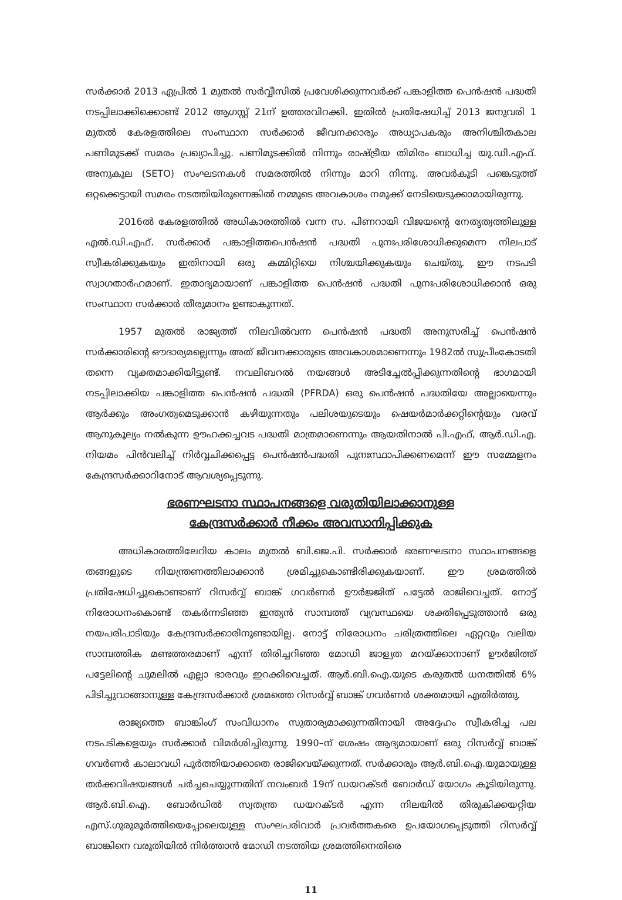സർക്കാർ 2013 ഏപ്രിൽ 1 മുതൽ സർവ്വീസിൽ പ്രവേശിക്കുന്നവർക്ക് പങ്കാളിത്ത പെൻഷൻ പദ്ധതി നടപ്പിലാക്കിക്കൊണ്ട് 2012 ആഗസ്റ്റ് 21ന് ഉത്തരവിറക്കി. ഇതിൽ പ്രതിഷേധിച്ച് 2013 ജനുവരി 1 മുതൽ കേരളത്തിലെ സംസ്ഥാന സർക്കാർ ജീവനക്കാരും അധ്യാപകരും അനിശ്ചിതകാല പണിമുടക്ക് സമരം പ്രഖ്യാപിച്ചു. പണിമുടക്കിൽ നിന്നും രാഷ്ട്രീയ തിമിരം ബാധിച്ച യു.ഡി.എഫ്. അനുകൂല (SETO) സംഘടനകൾ സമരത്തിൽ നിന്നും മാറി നിന്നു. അവർകൂടി പങ്കെടുത്ത് ഒറ്റക്കെട്ടായി സമരം നടത്തിയിരുന്നെങ്കിൽ നമ്മുടെ അവകാശം നമുക്ക് നേടിയെടുക്കാമായിരുന്നു.
2016ൽ കേരളത്തിൽ അധികാരത്തിൽ വന്ന സ. പിണറായി വിജയന്റെ നേതൃത്വത്തിലുള്ള എൽ.ഡി.എഫ്. സർക്കാർ പങ്കാളിത്തപെൻഷൻ പദ്ധതി പുനഃപരിശോധിക്കുമെന്ന നിലപാട് സ്വീകരിക്കുകയും ഇതിനായി ഒരു കമ്മിറ്റിയെ നിശ്ചയിക്കുകയും ചെയ്തു. ഈ നടപടി സ്വാഗതാർഹമാണ്. ഇതാദ്യമായാണ് പങ്കാളിത്ത പെൻഷൻ പദ്ധതി പുനഃപരിശോധിക്കാൻ ഒരു സംസ്ഥാന സർക്കാർ തീരുമാനം ഉണ്ടാകുന്നത്.
1957 മുതൽ രാജ്യത്ത് നിലവിൽവന്ന പെൻഷൻ പദ്ധതി അനുസരിച്ച് പെൻഷൻ സർക്കാരിന്റെ ഔദാര്യമല്ലെന്നും അത് ജീവനക്കാരുടെ അവകാശമാണെന്നും 1982ൽ സുപ്രീംകോടതി തന്നെ വ്യക്തമാക്കിയിട്ടുണ്ട്. നവലിബറൽ നയങ്ങൾ അടിച്ചേൽപ്പിക്കുന്നതിന്റെ ഭാഗമായി നടപ്പിലാക്കിയ പങ്കാളിത്ത പെൻഷൻ പദ്ധതി (PFRDA) ഒരു പെൻഷൻ പദ്ധതിയേ അല്ലായെന്നും ആർക്കും അംഗത്വമെടുക്കാൻ കഴിയുന്നതും പലിശയുടെയും ഷെയർമാർക്കറ്റിന്റെയും വരവ് ആനുകൂല്യം നൽകുന്ന ഊഹക്കച്ചവട പദ്ധതി മാത്രമാണെന്നും ആയതിനാൽ പി.എഫ്, ആർ.ഡി.എ. നിയമം പിൻവലിച്ച് നിർവ്വചിക്കപ്പെട്ട പെൻഷൻപദ്ധതി പുനഃസ്ഥാപിക്കണമെന്ന് ഈ സമ്മേളനം കേന്ദ്രസർക്കാറിനോട് ആവശ്യപ്പെടുന്നു.
ഭരണഘടനാ സ്ഥാപനങ്ങളെ വരുതിയിലാക്കാനുള്ള
കേന്ദ്രസർക്കാർ നീക്കം അവസാനിപ്പിക്കുക
അധികാരത്തിലേറിയ കാലം മുതൽ ബി.ജെ.പി. സർക്കാർ ഭരണഘടനാ സ്ഥാപനങ്ങളെ തങ്ങളുടെ നിയന്ത്രണത്തിലാക്കാൻ ശ്രമിച്ചുകൊണ്ടിരിക്കുകയാണ്. ഈ ശ്രമത്തിൽ പ്രതിഷേധിച്ചുകൊണ്ടാണ് റിസർവ്വ് ബാങ്ക് ഗവർണർ ഊർജ്ജിത് പട്ടേൽ രാജിവെച്ചത്. നോട്ട് നിരോധനംകൊണ്ട് തകർന്നടിഞ്ഞ ഇന്ത്യൻ സാമ്പത്ത് വ്യവസ്ഥയെ ശക്തിപ്പെടുത്താൻ ഒരു നയപരിപാടിയും കേന്ദ്രസർക്കാരിനുണ്ടായില്ല. നോട്ട് നിരോധനം ചരിത്രത്തിലെ ഏറ്റവും വലിയ സാമ്പത്തിക മണ്ടത്തരമാണ് എന്ന് തിരിച്ചറിഞ്ഞ മോഡി ജാള്യത മറയ്ക്കാനാണ് ഊർജിത്ത് പട്ടേലിന്റെ ചുമലിൽ എല്ലാ ഭാരവും ഇറക്കിവെച്ചത്. ആർ.ബി.ഐ.യുടെ കരുതൽ ധനത്തിൽ 6% പിടിച്ചുവാങ്ങാനുള്ള കേന്ദ്രസർക്കാർ ശ്രമത്തെ റിസർവ്വ് ബാങ്ക് ഗവർണർ ശക്തമായി എതിർത്തു.
രാജ്യത്തെ ബാങ്കിംഗ് സംവിധാനം സുതാര്യമാക്കുന്നതിനായി അദ്ദേഹം സ്വീകരിച്ച പല നടപടികളെയും സർക്കാർ വിമർശിച്ചിരുന്നു. 1990–ന് ശേഷം ആദ്യമായാണ് ഒരു റിസർവ്വ് ബാങ്ക് ഗവർണർ കാലാവധി പൂർത്തിയാക്കാതെ രാജിവെയ്ക്കുന്നത്. സർക്കാരും ആർ.ബി.ഐ.യുമായുള്ള തർക്കവിഷയങ്ങൾ ചർച്ചചെയ്യുന്നതിന് നവംബർ 19ന് ഡയറക്ടർ ബോർഡ് യോഗം കൂടിയിരുന്നു. ആർ.ബി.ഐ. ബോർഡിൽ സ്വതന്ത്ര ഡയറക്ടർ എന്ന നിലയിൽ തിരുകിക്കയറ്റിയ എസ്.ഗുരുമൂർത്തിയെപ്പോലെയുള്ള സംഘപരിവാർ പ്രവർത്തകരെ ഉപയോഗപ്പെടുത്തി റിസർവ്വ് ബാങ്കിനെ വരുതിയിൽ നിർത്താൻ മോഡി നടത്തിയ ശ്രമത്തിനെതിരെ
11